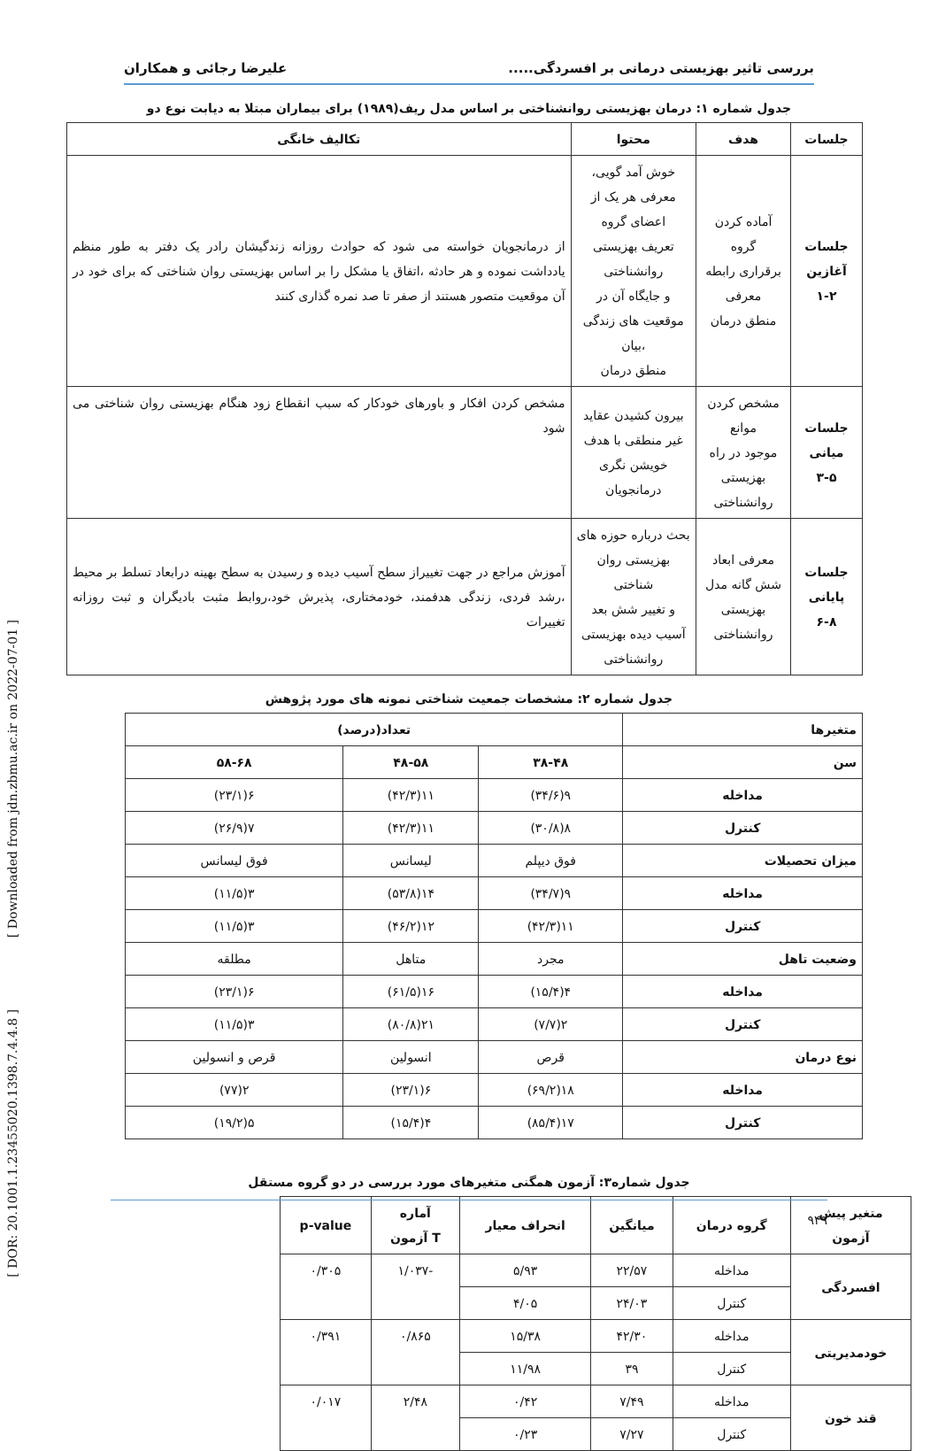بررسی تاثیر بهزیستی درمانی بر افسردگی..... علیرضا رجائی و همکاران
جدول شماره ۱: درمان بهزیستی روانشناختی بر اساس مدل ریف(۱۹۸۹) برای بیماران مبتلا به دیابت نوع دو
| جلسات | هدف | محتوا | تکالیف خانگی |
| --- | --- | --- | --- |
| جلسات آغازین ۱-۲ | آماده کردن گروه برقراری رابطه معرفی منطق درمان | خوش آمد گویی، معرفی هر یک از اعضای گروه تعریف بهزیستی روانشناختی و جایگاه آن در موقعیت های زندگی ،بیان منطق درمان | از درمانجویان خواسته می شود که حوادث روزانه زندگیشان رادر یک دفتر به طور منظم یادداشت نموده و هر حادثه ،اتفاق یا مشکل را بر اساس بهزیستی روان شناختی که برای خود در آن موقعیت متصور هستند از صفر تا صد نمره گذاری کنند |
| جلسات میانی ۳-۵ | مشخص کردن موانع موجود در راه بهزیستی روانشناختی | بیرون کشیدن عقاید غیر منطقی با هدف خویشن نگری درمانجویان | مشخص کردن افکار و باورهای خودکار که سبب انقطاع زود هنگام بهزیستی روان شناختی می شود |
| جلسات پایانی ۶-۸ | معرفی ابعاد شش گانه مدل بهزیستی روانشناختی | بحث درباره حوزه های بهزیستی روان شناختی و تغییر شش بعد آسیب دیده بهزیستی روانشناختی | آموزش مراجع در جهت تغییراز سطح آسیب دیده و رسیدن به سطح بهینه درابعاد تسلط بر محیط ،رشد فردی، زندگی هدفمند، خودمختاری، پذیرش خود،روابط مثبت بادیگران و ثبت روزانه تغییرات |
جدول شماره ۲: مشخصات جمعیت شناختی نمونه های مورد پژوهش
| متغیرها | تعداد(درصد) | | |
| --- | --- | --- | --- |
| سن | ۳۸-۴۸ | ۴۸-۵۸ | ۵۸-۶۸ |
| مداخله | ۹(۳۴/۶) | ۱۱(۴۲/۳) | ۶(۲۳/۱) |
| کنترل | ۸(۳۰/۸) | ۱۱(۴۲/۳) | ۷(۲۶/۹) |
| میزان تحصیلات | فوق دیپلم | لیسانس | فوق لیسانس |
| مداخله | ۹(۳۴/۷) | ۱۴(۵۳/۸) | ۳(۱۱/۵) |
| کنترل | ۱۱(۴۲/۳) | ۱۲(۴۶/۲) | ۳(۱۱/۵) |
| وضعیت تاهل | مجرد | متاهل | مطلقه |
| مداخله | ۴(۱۵/۴) | ۱۶(۶۱/۵) | ۶(۲۳/۱) |
| کنترل | ۲(۷/۷) | ۲۱(۸۰/۸) | ۳(۱۱/۵) |
| نوع درمان | قرص | انسولین | قرص و انسولین |
| مداخله | ۱۸(۶۹/۲) | ۶(۲۳/۱) | ۲(۷۷) |
| کنترل | ۱۷(۸۵/۴) | ۴(۱۵/۴) | ۵(۱۹/۲) |
جدول شماره۳: آزمون همگنی متغیرهای مورد بررسی در دو گروه مستقل
| متغیر پیش آزمون | گروه درمان | میانگین | انحراف معیار | آماره T آزمون | p-value |
| --- | --- | --- | --- | --- | --- |
| افسردگی | مداخله | ۲۲/۵۷ | ۵/۹۳ | -۱/۰۳۷ | ۰/۳۰۵ |
| | کنترل | ۲۴/۰۳ | ۴/۰۵ | | |
| خودمدیریتی | مداخله | ۴۲/۳۰ | ۱۵/۳۸ | ۰/۸۶۵ | ۰/۳۹۱ |
| | کنترل | ۳۹ | ۱۱/۹۸ | | |
| قند خون | مداخله | ۷/۴۹ | ۰/۴۲ | ۲/۴۸ | ۰/۰۱۷ |
| | کنترل | ۷/۲۷ | ۰/۲۳ | | |
۹۴۹
[ Downloaded from jdn.zbmu.ac.ir on 2022-07-01 ]
[ DOR: 20.1001.1.23455020.1398.7.4.4.8 ]